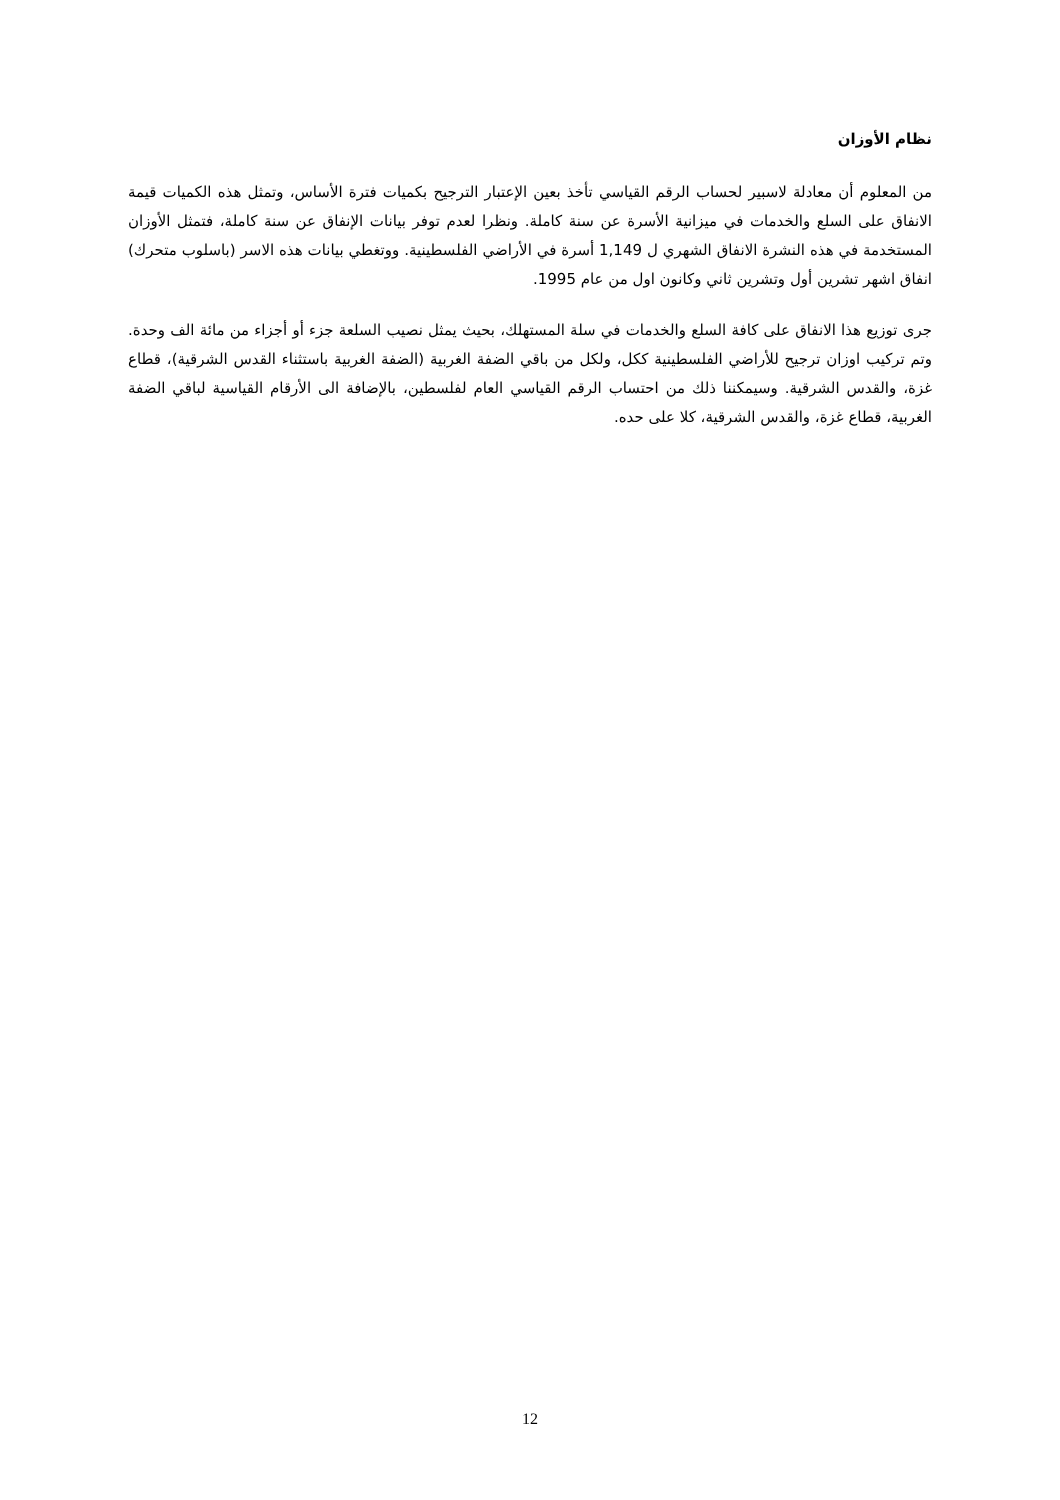نظام الأوزان
من المعلوم أن معادلة لاسبير لحساب الرقم القياسي تأخذ بعين الإعتبار الترجيح بكميات فترة الأساس، وتمثل هذه الكميات قيمة الانفاق على السلع والخدمات في ميزانية الأسرة عن سنة كاملة. ونظرا لعدم توفر بيانات الإنفاق عن سنة كاملة، فتمثل الأوزان المستخدمة في هذه النشرة الانفاق الشهري ل 1,149 أسرة في الأراضي الفلسطينية. ووتغطي بيانات هذه الاسر (باسلوب متحرك) انفاق اشهر تشرين أول وتشرين ثاني وكانون اول من عام 1995.
جرى توزيع هذا الانفاق على كافة السلع والخدمات في سلة المستهلك، بحيث يمثل نصيب السلعة جزء أو أجزاء من مائة الف وحدة. وتم تركيب اوزان ترجيح للأراضي الفلسطينية ككل، ولكل من باقي الضفة الغربية (الضفة الغربية باستثناء القدس الشرقية)، قطاع غزة، والقدس الشرقية. وسيمكننا ذلك من احتساب الرقم القياسي العام لفلسطين، بالإضافة الى الأرقام القياسية لباقي الضفة الغربية، قطاع غزة، والقدس الشرقية، كلا على حده.
12